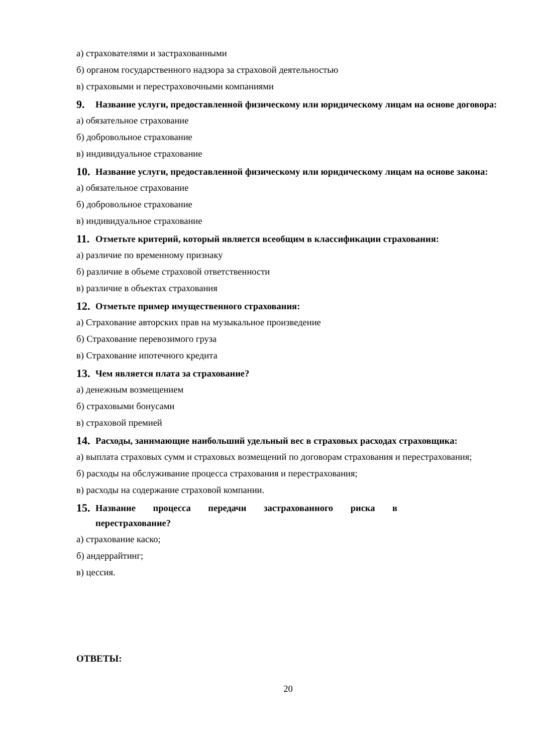а) страхователями и застрахованными
б) органом государственного надзора за страховой деятельностью
в) страховыми и перестраховочными компаниями
9. Название услуги, предоставленной физическому или юридическому лицам на основе договора:
а) обязательное страхование
б) добровольное страхование
в) индивидуальное страхование
10. Название услуги, предоставленной физическому или юридическому лицам на основе закона:
а) обязательное страхование
б) добровольное страхование
в) индивидуальное страхование
11. Отметьте критерий, который является всеобщим в классификации страхования:
а) различие по временному признаку
б) различие в объеме страховой ответственности
в) различие в объектах страхования
12. Отметьте пример имущественного страхования:
а) Страхование авторских прав на музыкальное произведение
б) Страхование перевозимого груза
в) Страхование ипотечного кредита
13. Чем является плата за страхование?
а) денежным возмещением
б) страховыми бонусами
в) страховой премией
14. Расходы, занимающие наибольший удельный вес в страховых расходах страховщика:
а) выплата страховых сумм и страховых возмещений по договорам страхования и перестрахования;
б) расходы на обслуживание процесса страхования и перестрахования;
в) расходы на содержание страховой компании.
15. Название процесса передачи застрахованного риска в
перестрахование?
а) страхование каско;
б) андеррайтинг;
в) цессия.
ОТВЕТЫ:
20